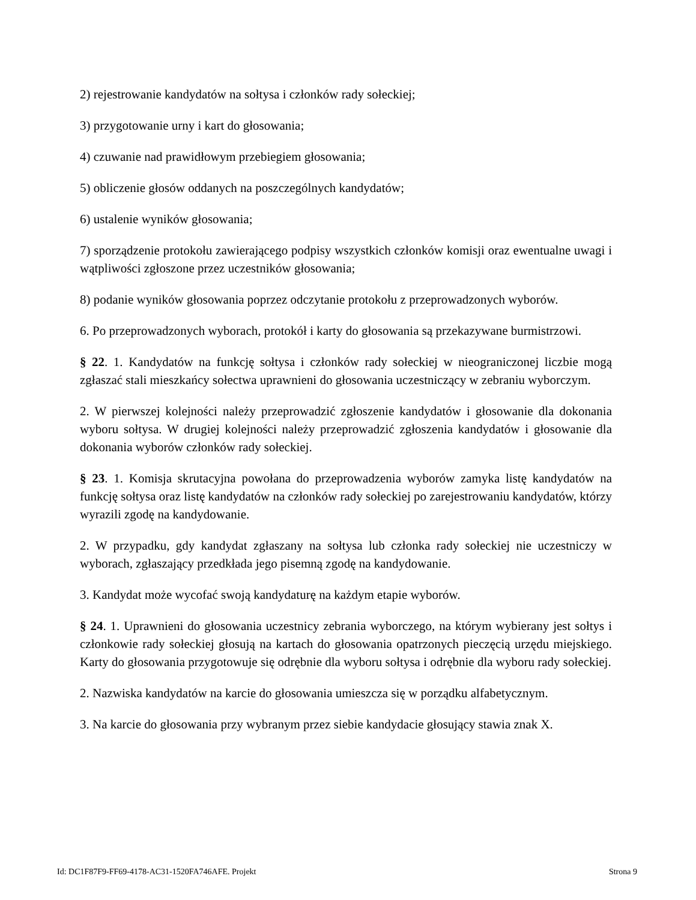2) rejestrowanie kandydatów na sołtysa i członków rady sołeckiej;
3) przygotowanie urny i kart do głosowania;
4) czuwanie nad prawidłowym przebiegiem głosowania;
5) obliczenie głosów oddanych na poszczególnych kandydatów;
6) ustalenie wyników głosowania;
7) sporządzenie protokołu zawierającego podpisy wszystkich członków komisji oraz ewentualne uwagi i wątpliwości zgłoszone przez uczestników głosowania;
8) podanie wyników głosowania poprzez odczytanie protokołu z przeprowadzonych wyborów.
6. Po przeprowadzonych wyborach, protokół i karty do głosowania są przekazywane burmistrzowi.
§ 22. 1. Kandydatów na funkcję sołtysa i członków rady sołeckiej w nieograniczonej liczbie mogą zgłaszać stali mieszkańcy sołectwa uprawnieni do głosowania uczestniczący w zebraniu wyborczym.
2. W pierwszej kolejności należy przeprowadzić zgłoszenie kandydatów i głosowanie dla dokonania wyboru sołtysa. W drugiej kolejności należy przeprowadzić zgłoszenia kandydatów i głosowanie dla dokonania wyborów członków rady sołeckiej.
§ 23. 1. Komisja skrutacyjna powołana do przeprowadzenia wyborów zamyka listę kandydatów na funkcję sołtysa oraz listę kandydatów na członków rady sołeckiej po zarejestrowaniu kandydatów, którzy wyrazili zgodę na kandydowanie.
2. W przypadku, gdy kandydat zgłaszany na sołtysa lub członka rady sołeckiej nie uczestniczy w wyborach, zgłaszający przedkłada jego pisemną zgodę na kandydowanie.
3. Kandydat może wycofać swoją kandydaturę na każdym etapie wyborów.
§ 24. 1. Uprawnieni do głosowania uczestnicy zebrania wyborczego, na którym wybierany jest sołtys i członkowie rady sołeckiej głosują na kartach do głosowania opatrzonych pieczęcią urzędu miejskiego. Karty do głosowania przygotowuje się odrębnie dla wyboru sołtysa i odrębnie dla wyboru rady sołeckiej.
2. Nazwiska kandydatów na karcie do głosowania umieszcza się w porządku alfabetycznym.
3. Na karcie do głosowania przy wybranym przez siebie kandydacie głosujący stawia znak X.
Id: DC1F87F9-FF69-4178-AC31-1520FA746AFE. Projekt Strona 9